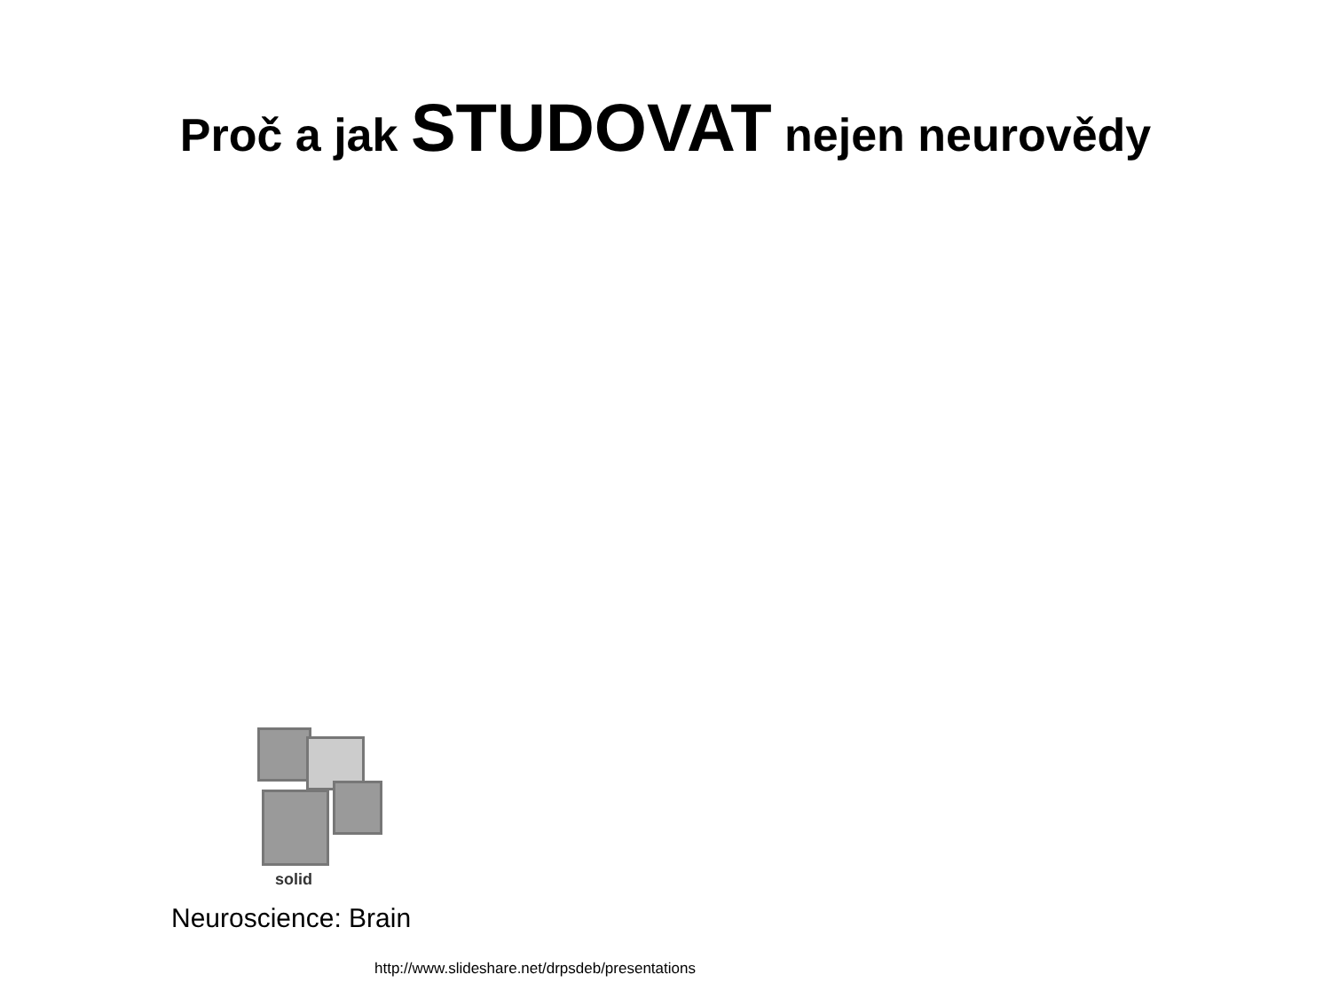Proč a jak STUDOVAT nejen neurovědy
solid
Neuroscience: Brain
http://www.slideshare.net/drpsdeb/presentations